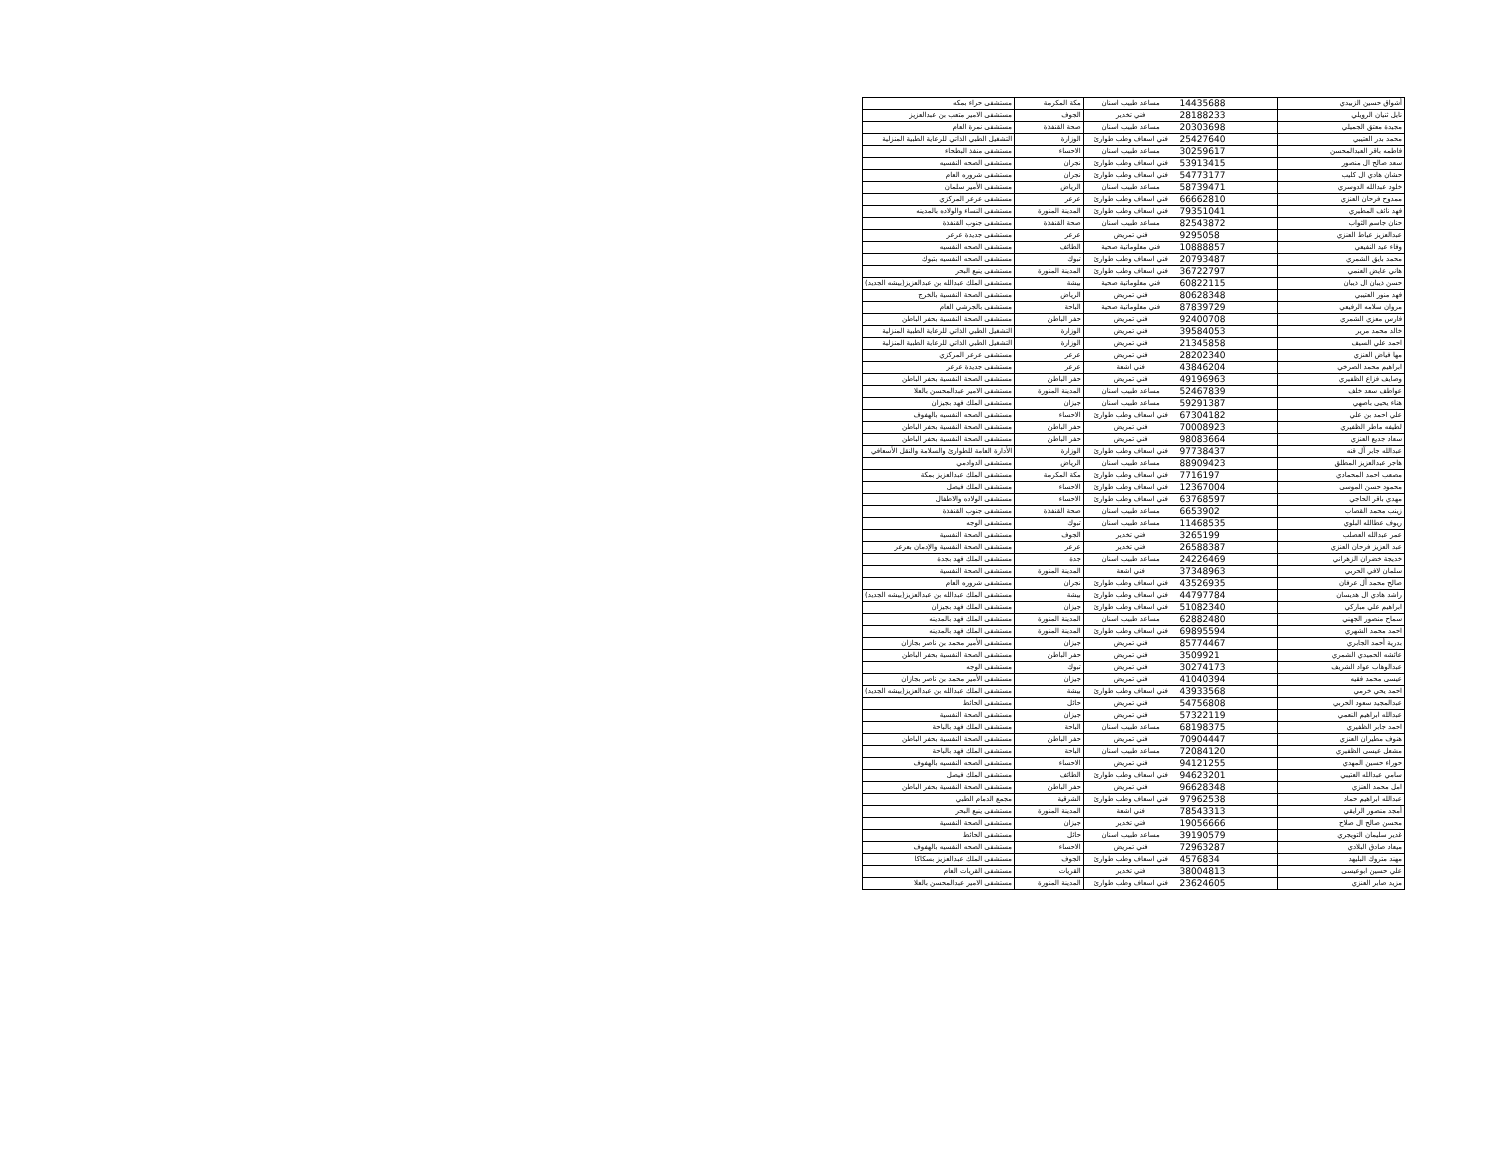| أشواق حسين الزبيدي | 14435688 | مساعد طبيب اسنان | مكة المكرمة | مستشفى حراء بمكه |
| نايل ثنيان الرويلي | 28188233 | فني تخدير | الجوف | مستشفى الامير متعب بن عبدالعزيز |
| مجيدة معتق الجميلي | 20303698 | مساعد طبيب اسنان | صحة القنفذة | مستشفى نمرة العام |
| محمد بدر العتيبي | 25427640 | فني اسعاف وطب طوارئ | الوزارة | التشغيل الطبي الذاتي للرعاية الطبية المنزلية |
| فاطمه باقر العبدالمحسن | 30259617 | مساعد طبيب اسنان | الاحساء | مستشفى منفذ البطحاء |
| سعد صالح ال منصور | 53913415 | فني اسعاف وطب طوارئ | نجران | مستشفى الصحه النفسيه |
| حشان هادي ال كليب | 54773177 | فني اسعاف وطب طوارئ | نجران | مستشفى شروره العام |
| خلود عبدالله الدوسري | 58739471 | مساعد طبيب اسنان | الرياض | مستشفى الأمير سلمان |
| ممدوح فرحان العنزي | 66662810 | فني اسعاف وطب طوارئ | عرعر | مستشفى عرعر المركزي |
| فهد نائف المطيري | 79351041 | فني اسعاف وطب طوارئ | المدينة المنورة | مستشفى النساء والولاده بالمدينه |
| حنان جاسم الثواب | 82543872 | مساعد طبيب اسنان | صحة القنفذة | مستشفى جنوب القنفذة |
| عبدالعزيز عياط العنزي | 9295058 | فني تمريض | عرعر | مستشفى جديدة عرعر |
| وفاء عيد النفيعي | 10888857 | فني معلوماتية صحية | الطائف | مستشفى الصحه النفسيه |
| محمد بايق الشمري | 20793487 | فني اسعاف وطب طوارئ | تبوك | مستشفى الصحه النفسيه بتبوك |
| هاني عايض العنمي | 36722797 | فني اسعاف وطب طوارئ | المدينة المنورة | مستشفى ينبع البحر |
| حسن ذيبان ال ذيبان | 60822115 | فني معلوماتية صحية | بيشة | مستشفى الملك عبدالله بن عبدالعزيز(بيشه الجديد) |
| فهد منور العتيبي | 80628348 | فني تمريض | الرياض | مستشفى الصحة النفسية بالخرج |
| مروان سلامه الرفيعي | 87839729 | فني معلوماتية صحية | الباحة | مستشفى بالجرشي العام |
| فارس معزي الشمري | 92400708 | فني تمريض | حفر الباطن | مستشفى الصحة النفسية بحفر الباطن |
| خالد محمد مرير | 39584053 | فني تمريض | الوزارة | التشغيل الطبي الذاتي للرعاية الطبية المنزلية |
| احمد علي السيف | 21345858 | فني تمريض | الوزارة | التشغيل الطبي الذاتي للرعاية الطبية المنزلية |
| مها فياض العنزي | 28202340 | فني تمريض | عرعر | مستشفى عرعر المركزي |
| ابراهيم محمد الصرخي | 43846204 | فني اشعة | عرعر | مستشفى جديدة عرعر |
| وصايف فزاع الظفيري | 49196963 | فني تمريض | حفر الباطن | مستشفى الصحة النفسية بحفر الباطن |
| عواطف سعد خلف | 52467839 | مساعد طبيب اسنان | المدينة المنورة | مستشفى الامير عبدالمحسن بالعلا |
| هناء يحيى باصهي | 59291387 | مساعد طبيب اسنان | جيزان | مستشفى الملك فهد بجيزان |
| علي احمد بن علي | 67304182 | فني اسعاف وطب طوارئ | الاحساء | مستشفى الصحه النفسيه بالهفوف |
| لطيفه ماطر الظفيري | 70008923 | فني تمريض | حفر الباطن | مستشفى الصحة النفسية بحفر الباطن |
| سعاد جديع العنزي | 98083664 | فني تمريض | حفر الباطن | مستشفى الصحة النفسية بحفر الباطن |
| عبدالله جابر آل قنه | 97738437 | فني اسعاف وطب طوارئ | الوزارة | الأدارة العامة للطوارئ والسلامة والنقل الأسعافي |
| هاجر عبدالعزيز المطلق | 88909423 | مساعد طبيب اسنان | الرياض | مستشفى الدوادمي |
| مصعب احمد المحمادي | 7716197 | فني اسعاف وطب طوارئ | مكة المكرمة | مستشفى الملك عبدالعزيز بمكة |
| محمود حسن الموسى | 12367004 | فني اسعاف وطب طوارئ | الاحساء | مستشفى الملك فيصل |
| مهدي باقر الحاجي | 63768597 | فني اسعاف وطب طوارئ | الاحساء | مستشفى الولاده والاطفال |
| زينب محمد القصاب | 6653902 | مساعد طبيب اسنان | صحة القنفذة | مستشفى جنوب القنفذة |
| ريوف عطالله البلوي | 11468535 | مساعد طبيب اسنان | تبوك | مستشفى الوجه |
| عمر عبدالله العصلب | 3265199 | فني تخدير | الجوف | مستشفى الصحة النفسية |
| عبد العزيز فرحان العنزي | 26588387 | فني تخدير | عرعر | مستشفى الصحة النفسية والإدمان بعرعر |
| خديجة خضران الزهراني | 24226469 | مساعد طبيب اسنان | جدة | مستشفى الملك فهد بجدة |
| سلمان لافي الحربي | 37348963 | فني اشعة | المدينة المنورة | مستشفى الصحة النفسية |
| صالح محمد آل عرفان | 43526935 | فني اسعاف وطب طوارئ | نجران | مستشفى شروره العام |
| راشد هادي ال هديسان | 44797784 | فني اسعاف وطب طوارئ | بيشة | مستشفى الملك عبدالله بن عبدالعزيز(بيشه الجديد) |
| ابراهيم علي مباركي | 51082340 | فني اسعاف وطب طوارئ | جيزان | مستشفى الملك فهد بجيزان |
| سماح منصور الجهني | 62882480 | مساعد طبيب اسنان | المدينة المنورة | مستشفى الملك فهد بالمدينه |
| احمد محمد الشهري | 69895594 | فني اسعاف وطب طوارئ | المدينة المنورة | مستشفى الملك فهد بالمدينه |
| بدرية أحمد الجابري | 85774467 | فني تمريض | جيزان | مستشفى الأمير محمد بن ناصر بجازان |
| عائشه الحميدي الشمري | 3509921 | فني تمريض | حفر الباطن | مستشفى الصحة النفسية بحفر الباطن |
| عبدالوهاب عواد الشريف | 30274173 | فني تمريض | تبوك | مستشفى الوجه |
| عيسى محمد فقيه | 41040394 | فني تمريض | جيزان | مستشفى الأمير محمد بن ناصر بجازان |
| احمد يحي خرمي | 43933568 | فني اسعاف وطب طوارئ | بيشة | مستشفى الملك عبدالله بن عبدالعزيز(بيشه الجديد) |
| عبدالمجيد سعود الحربي | 54756808 | فني تمريض | حائل | مستشفى الحائط |
| عبدالله ابراهيم النعمي | 57322119 | فني تمريض | جيزان | مستشفى الصحة النفسية |
| احمد جابر الظفيري | 68198375 | مساعد طبيب اسنان | الباحة | مستشفى الملك فهد بالباحة |
| هنوف مطيران العنزي | 70904447 | فني تمريض | حفر الباطن | مستشفى الصحة النفسية بحفر الباطن |
| مشعل عيسى الظفيري | 72084120 | مساعد طبيب اسنان | الباحة | مستشفى الملك فهد بالباحة |
| حوراء حسين المهدي | 94121255 | فني تمريض | الاحساء | مستشفى الصحه النفسيه بالهفوف |
| سامي عبدالله العتيبي | 94623201 | فني اسعاف وطب طوارئ | الطائف | مستشفى الملك فيصل |
| امل محمد العنزي | 96628348 | فني تمريض | حفر الباطن | مستشفى الصحة النفسية بحفر الباطن |
| عبدالله ابراهيم حماد | 97962538 | فني اسعاف وطب طوارئ | الشرقية | مجمع الدمام الطبي |
| أمجد منصور الرايقي | 78543313 | فني اشعة | المدينة المنورة | مستشفى ينبع البحر |
| محسن صالح ال صلاح | 19056666 | فني تخدير | جيزان | مستشفى الصحة النفسية |
| غدير سليمان التويجري | 39190579 | مساعد طبيب اسنان | حائل | مستشفى الحائط |
| ميعاد صادق البلادي | 72963287 | فني تمريض | الاحساء | مستشفى الصحه النفسيه بالهفوف |
| مهند متروك البليهد | 4576834 | فني اسعاف وطب طوارئ | الجوف | مستشفى الملك عبدالعزيز بسكاكا |
| علي حسين ابوعيسى | 38004813 | فني تخدير | القريات | مستشفى القريات العام |
| مزيد صابر العنزي | 23624605 | فني اسعاف وطب طوارئ | المدينة المنورة | مستشفى الامير عبدالمحسن بالعلا |